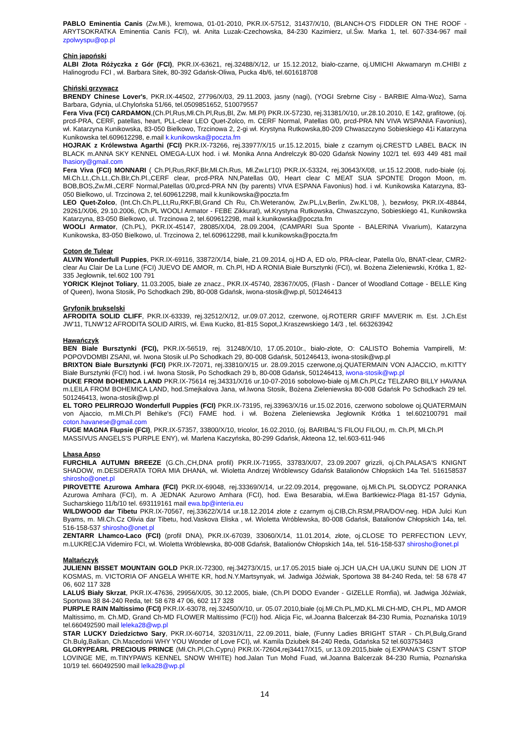PABLO Eminentia Canis (Zw.Mł.), kremowa, 01-01-2010, PKR.IX-57512, 31437/X/10, (BLANCH-O'S FIDDLER ON THE ROOF - ARYTSOKRATKA Eminentia Canis FCI), wł. Anita Luzak-Czechowska, 84-230 Kazimierz, ul.Św. Marka 1, tel. 607-334-967 mail zpolwyspu@op.pl
Chin japoński
ALBI Złota Różyczka z Gór (FCI), PKR.IX-63621, rej.32488/X/12, ur 15.12.2012, biało-czarne, oj.UMICHI Akwamaryn m.CHIBI z Halinogrodu FCI , wł. Barbara Sitek, 80-392 Gdańsk-Oliwa, Pucka 4b/6, tel.601618708
Chiński grzywacz
BRENDY Chinese Lover's, PKR.IX-44502, 27796/X/03, 29.11.2003, jasny (nagi), (YOGI Srebrne Cisy - BARBIE Alma-Woz), Sarna Barbara, Gdynia, ul.Chylońska 51/66, tel.0509851652, 510079557
Fera Viva (FCI) CARDAMON,(Ch.Pl,Rus,Mł.Ch.Pl,Rus,Bl, Zw. Mł.Pl) PKR.IX-57230, rej.31381/X/10, ur.28.10.2010, E 142, grafitowe, (oj. prcd-PRA, CERF, patellas, heart, PLL-clear LEO Quet-Zolco, m. CERF Normal, Patellas 0/0, prcd-PRA NN VIVA WSPANIA Favonius), wł. Katarzyna Kunikowska, 83-050 Bielkowo, Trzcinowa 2, 2-gi wł. Krystyna Rutkowska,80-209 Chwaszczyno Sobieskiego 41i Katarzyna Kunikowska tel.609612298, e.mail k.kunikowska@poczta.fm
HOJRAK z Królewstwa Agarthi (FCI) PKR.IX-73266, rej.33977/X/15 ur.15.12.2015, białe z czarnym oj.CREST'D LABEL BACK IN BLACK m.ANNA SKY KENNEL OMEGA-LUX hod. i wł. Monika Anna Andrelczyk 80-020 Gdańsk Nowiny 102/1 tel. 693 449 481 mail lhasiory@gmail.com
Fera Viva (FCI) MONNARI ( Ch.Pl,Rus,RKF,Blr,Mł.Ch.Rus, Mł.Zw.Lt'10) PKR.IX-53324, rej.30643/X/08, ur.15.12.2008, rudo-białe (oj. Mł.Ch.Lt.,Ch.Lt.,Ch.Blr,Ch.Pl.,CERF clear, prcd-PRA NN,Patellas 0/0, Heart clear C MEAT SUA SPONTE Drogon Moon, m. BOB,BOS,Zw.Mł.,CERF Normal,Patellas 0/0,prcd-PRA NN (by parents) VIVA ESPANA Favonius) hod. i wł. Kunikowska Katarzyna, 83-050 Bielkowo, ul. Trzcinowa 2, tel.609612298, mail k.kunikowska@poczta.fm
LEO Quet-Zolco, (Int.Ch.Ch.PL,Lt,Ru,RKF,Bl,Grand Ch Ru, Ch.Weteranów, Zw.PL,Lv,Berlin, Zw.KL'08, ), bezwłosy, PKR.IX-48844, 29261/X/06, 29.10.2006, (Ch.PL WOOLI Armator - FEBE Zikkurat), wł.Krystyna Rutkowska, Chwaszczyno, Sobieskiego 41, Kunikowska Katarzyna, 83-050 Bielkowo, ul. Trzcinowa 2, tel.609612298, mail k.kunikowska@poczta.fm
WOOLI Armator, (Ch.PL), PKR.IX-45147, 28085/X/04, 28.09.2004, (CAMPARI Sua Sponte - BALERINA Vivarium), Katarzyna Kunikowska, 83-050 Bielkowo, ul. Trzcinowa 2, tel.609612298, mail k.kunikowska@poczta.fm
Coton de Tulear
ALVIN Wonderfull Puppies, PKR.IX-69116, 33872/X/14, białe, 21.09.2014, oj.HD A, ED o/o, PRA-clear, Patella 0/o, BNAT-clear, CMR2-clear Au Clair De La Lune (FCI) JUEVO DE AMOR, m. Ch.Pl, HD A RONIA Białe Bursztynki (FCI), wł. Bożena Zieleniewski, Krótka 1, 82-335 Jegłownik, tel.602 100 791
YORICK Klejnot Toliary, 11.03.2005, białe ze znacz., PKR.IX-45740, 28367/X/05, (Flash - Dancer of Woodland Cottage - BELLE King of Queen), Iwona Stosik, Po Schodkach 29b, 80-008 Gdańsk, iwona-stosik@wp.pl, 501246413
Gryfonik brukselski
AFRODITA SOLID CLIFF, PKR.IX-63339, rej.32512/X/12, ur.09.07.2012, czerwone, oj.ROTERR GRIFF MAVERIK m. Est. J.Ch.Est JW'11, TLNW'12 AFRODITA SOLID AIRIS, wł. Ewa Kucko, 81-815 Sopot,J.Kraszewskiego 14/3 , tel. 663263942
Hawańczyk
BEN Białe Bursztynki (FCI), PKR.IX-56519, rej. 31248/X/10, 17.05.2010r., biało-złote, O: CALISTO Bohemia Vampirelli, M: POPOVDOMBI ZSANI, wł. Iwona Stosik ul.Po Schodkach 29, 80-008 Gdańsk, 501246413, iwona-stosik@wp.pl
BRIXTON Białe Bursztynki (FCI) PKR.IX-72071, rej.33810/X/15 ur. 28.09.2015 czerwone,oj.QUATERMAIN VON AJACCIO, m.KITTY Białe Bursztynki (FCI) hod. i wł. Iwona Stosik, Po Schodkach 29 b, 80-008 Gdańsk, 501246413, iwona-stosik@wp.pl
DUKE FROM BOHEMICA LAND PKR.IX-75614 rej.34331/X/16 ur.10-07-2016 sobolowo-białe oj.Mł.Ch.Pl,Cz TELZARO BILLY HAVANA m.LEILA FROM BOHEMICA LAND, hod.Smejkalova Jana, wł.Iwona Stosik, Bożena Zieleniewska 80-008 Gdańsk Po Schodkach 29 tel. 501246413, iwona-stosik@wp.pl
EL TORO PELIRROJO Wonderfull Puppies (FCI) PKR.IX-73195, rej.33963/X/16 ur.15.02.2016, czerwono sobolowe oj.QUATERMAIN von Ajaccio, m.Mł.Ch.Pl Behike's (FCI) FAME hod. i wł. Bożena Zieleniewska Jegłownik Krótka 1 tel.602100791 mail coton.havanese@gmail.com
FUGE MAGNA Flupsie (FCI), PKR.IX-57357, 33800/X/10, tricolor, 16.02.2010, (oj. BARIBAL'S FILOU FILOU, m. Ch.Pl, Mł.Ch.Pl MASSIVUS ANGELS'S PURPLE ENY), wł. Marlena Kaczyńska, 80-299 Gdańsk, Akteona 12, tel.603-611-946
Lhasa Apso
FURCHILA AUTUMN BREEZE (G.Ch.,CH,DNA profil) PKR.IX-71955, 33783/X/07, 23.09.2007 grizzli, oj.Ch.PALASA'S KNIGNT SHADOW, m.DESIDERATA TORA MIA DHANA, wł. Wioletta Andrzej Wróblewscy Gdańsk Batalionów Chłopskich 14a Tel. 516158537 shirosho@onet.pl
PIROVETTE Azurowa Amhara (FCI) PKR.IX-69048, rej.33369/X/14, ur.22.09.2014, pręgowane, oj.Mł.Ch.PL SŁODYCZ PORANKA Azurowa Amhara (FCI), m. A JEDNAK Azurowo Amhara (FCI), hod. Ewa Besarabia, wł.Ewa Bartkiewicz-Plaga 81-157 Gdynia, Sucharskiego 11/b/10 tel. 693119161 mail ewa.bp@interia.eu
WILDWOOD dar Tibetu PKR.IX-70567, rej.33622/X/14 ur.18.12.2014 złote z czarnym oj.CIB,Ch.RSM,PRA/DOV-neg. HDA Julci Kun Byams, m. Mł.Ch.Cz Olivia dar Tibetu, hod.Vaskova Eliska , wł. Wioletta Wróblewska, 80-008 Gdańsk, Batalionów Chłopskich 14a, tel. 516-158-537 shirosho@onet.pl
ZENTARR Lhamco-Laco (FCI) (profil DNA), PKR.IX-67039, 33060/X/14, 11.01.2014, złote, oj.CLOSE TO PERFECTION LEVY, m.LUKRECJA Videmiro FCI, wł. Wioletta Wróblewska, 80-008 Gdańsk, Batalionów Chłopskich 14a, tel. 516-158-537 shirosho@onet.pl
Maltańczyk
JULIENN BISSET MOUNTAIN GOLD PKR.IX-72300, rej.34273/X/15, ur.17.05.2015 białe oj.JCH UA,CH UA,UKU SUNN DE LION JT KOSMAS, m. VICTORIA OF ANGELA WHITE KR, hod.N.Y.Martsynyak, wł. Jadwiga Jóźwiak, Sportowa 38 84-240 Reda, tel: 58 678 47 06, 602 117 328
LALUŚ Biały Skrzat, PKR.IX-47636, 29956/X/05, 30.12.2005, białe, (Ch.Pl DODO Evander - GIZELLE Romfia), wł. Jadwiga Jóźwiak, Sportowa 38 84-240 Reda, tel: 58 678 47 06, 602 117 328
PURPLE RAIN Maltissimo (FCI) PKR.IX-63078, rej.32450/X/10, ur. 05.07.2010,białe (oj.Mł.Ch.PL,MD,KL.Mł.CH-MD, CH.PL, MD AMOR Maltissimo, m. Ch.MD, Grand Ch-MD FLOWER Maltissimo (FCI)) hod. Alicja Fic, wł.Joanna Balcerzak 84-230 Rumia, Poznańska 10/19 tel.660492590 mail leleka28@wp.pl
STAR LUCKY Dziedzictwo Sary, PKR.IX-60714, 32031/X/11, 22.09.2011, białe, (Funny Ladies BRIGHT STAR - Ch.Pl,Bulg,Grand Ch.Bulg,Balkan, Ch.Macedonii WHY YOU Wonder of Love FCI), wł. Kamila Dziubek 84-240 Reda, Gdańska 52 tel.603753463
GLORYPEARL PRECIOUS PRINCE (Mł.Ch.Pl,Ch.Cypru) PKR.IX-72604,rej34417/X15, ur.13.09.2015,białe oj.EXPANA'S CSN'T STOP LOVINGE ME, m.TINYPAWS KENNEL SNOW WHITE) hod.Jalan Tun Mohd Fuad, wł.Joanna Balcerzak 84-230 Rumia, Poznańska 10/19 tel. 660492590 mail lelka28@wp.pl
14